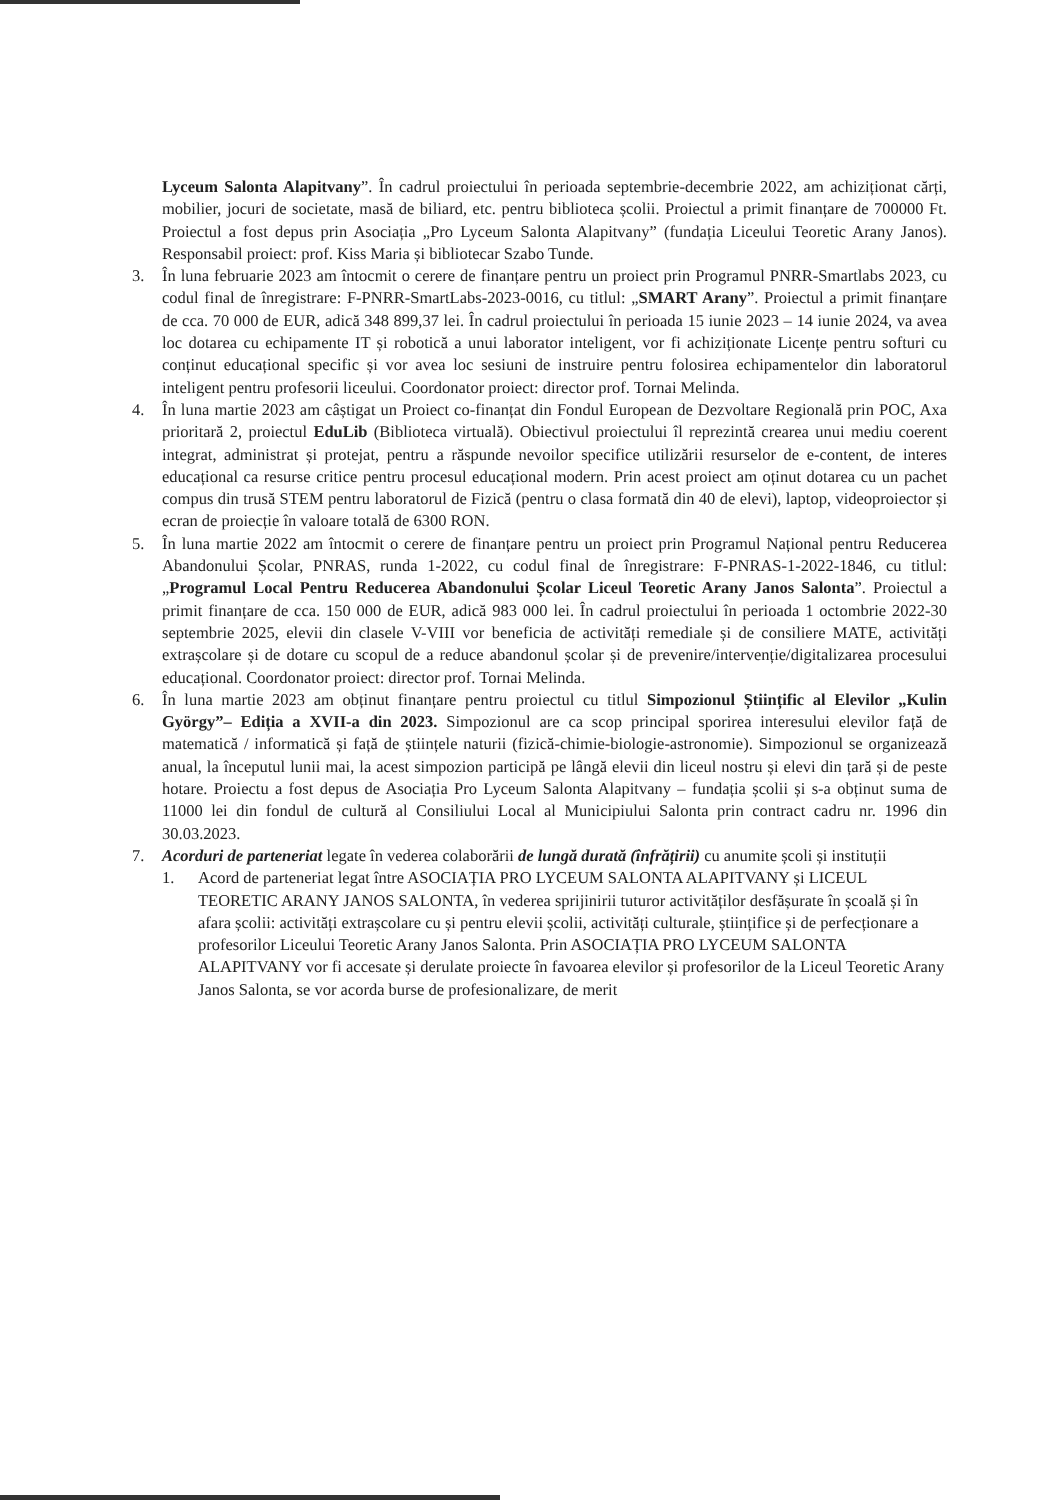Lyceum Salonta Alapitvany”. În cadrul proiectului în perioada septembrie-decembrie 2022, am achiziționat cărți, mobilier, jocuri de societate, masă de biliard, etc. pentru biblioteca școlii. Proiectul a primit finanțare de 700000 Ft. Proiectul a fost depus prin Asociația „Pro Lyceum Salonta Alapitvany” (fundația Liceului Teoretic Arany Janos). Responsabil proiect: prof. Kiss Maria și bibliotecar Szabo Tunde.
3. În luna februarie 2023 am întocmit o cerere de finanțare pentru un proiect prin Programul PNRR-Smartlabs 2023, cu codul final de înregistrare: F-PNRR-SmartLabs-2023-0016, cu titlul: „SMART Arany”. Proiectul a primit finanțare de cca. 70 000 de EUR, adică 348 899,37 lei. În cadrul proiectului în perioada 15 iunie 2023 – 14 iunie 2024, va avea loc dotarea cu echipamente IT și robotică a unui laborator inteligent, vor fi achiziționate Licențe pentru softuri cu conținut educațional specific și vor avea loc sesiuni de instruire pentru folosirea echipamentelor din laboratorul inteligent pentru profesorii liceului. Coordonator proiect: director prof. Tornai Melinda.
4. În luna martie 2023 am câștigat un Proiect co-finanțat din Fondul European de Dezvoltare Regională prin POC, Axa prioritară 2, proiectul EduLib (Biblioteca virtuală). Obiectivul proiectului îl reprezintă crearea unui mediu coerent integrat, administrat și protejat, pentru a răspunde nevoilor specifice utilizării resurselor de e-content, de interes educațional ca resurse critice pentru procesul educațional modern. Prin acest proiect am oținut dotarea cu un pachet compus din trusă STEM pentru laboratorul de Fizică (pentru o clasa formată din 40 de elevi), laptop, videoproiector și ecran de proiecție în valoare totală de 6300 RON.
5. În luna martie 2022 am întocmit o cerere de finanțare pentru un proiect prin Programul Național pentru Reducerea Abandonului Școlar, PNRAS, runda 1-2022, cu codul final de înregistrare: F-PNRAS-1-2022-1846, cu titlul: „Programul Local Pentru Reducerea Abandonului Școlar Liceul Teoretic Arany Janos Salonta”. Proiectul a primit finanțare de cca. 150 000 de EUR, adică 983 000 lei. În cadrul proiectului în perioada 1 octombrie 2022-30 septembrie 2025, elevii din clasele V-VIII vor beneficia de activități remediale și de consiliere MATE, activități extrașcolare și de dotare cu scopul de a reduce abandonul școlar și de prevenire/intervenție/digitalizarea procesului educațional. Coordonator proiect: director prof. Tornai Melinda.
6. În luna martie 2023 am obținut finanțare pentru proiectul cu titlul Simpozionul Științific al Elevilor „Kulin György”– Ediția a XVII-a din 2023. Simpozionul are ca scop principal sporirea interesului elevilor față de matematică / informatică și față de științele naturii (fizică-chimie-biologie-astronomie). Simpozionul se organizează anual, la începutul lunii mai, la acest simpozion participă pe lângă elevii din liceul nostru și elevi din țară și de peste hotare. Proiectu a fost depus de Asociația Pro Lyceum Salonta Alapitvany – fundația școlii și s-a obținut suma de 11000 lei din fondul de cultură al Consiliului Local al Municipiului Salonta prin contract cadru nr. 1996 din 30.03.2023.
7. Acorduri de parteneriat legate în vederea colaborării de lungă durată (înfrățirii) cu anumite școli și instituții
1. Acord de parteneriat legat între ASOCIAȚIA PRO LYCEUM SALONTA ALAPITVANY și LICEUL TEORETIC ARANY JANOS SALONTA, în vederea sprijinirii tuturor activităților desfășurate în școală și în afara școlii: activități extrașcolare cu și pentru elevii școlii, activități culturale, științifice și de perfecționare a profesorilor Liceului Teoretic Arany Janos Salonta. Prin ASOCIAȚIA PRO LYCEUM SALONTA ALAPITVANY vor fi accesate și derulate proiecte în favoarea elevilor și profesorilor de la Liceul Teoretic Arany Janos Salonta, se vor acorda burse de profesionalizare, de merit